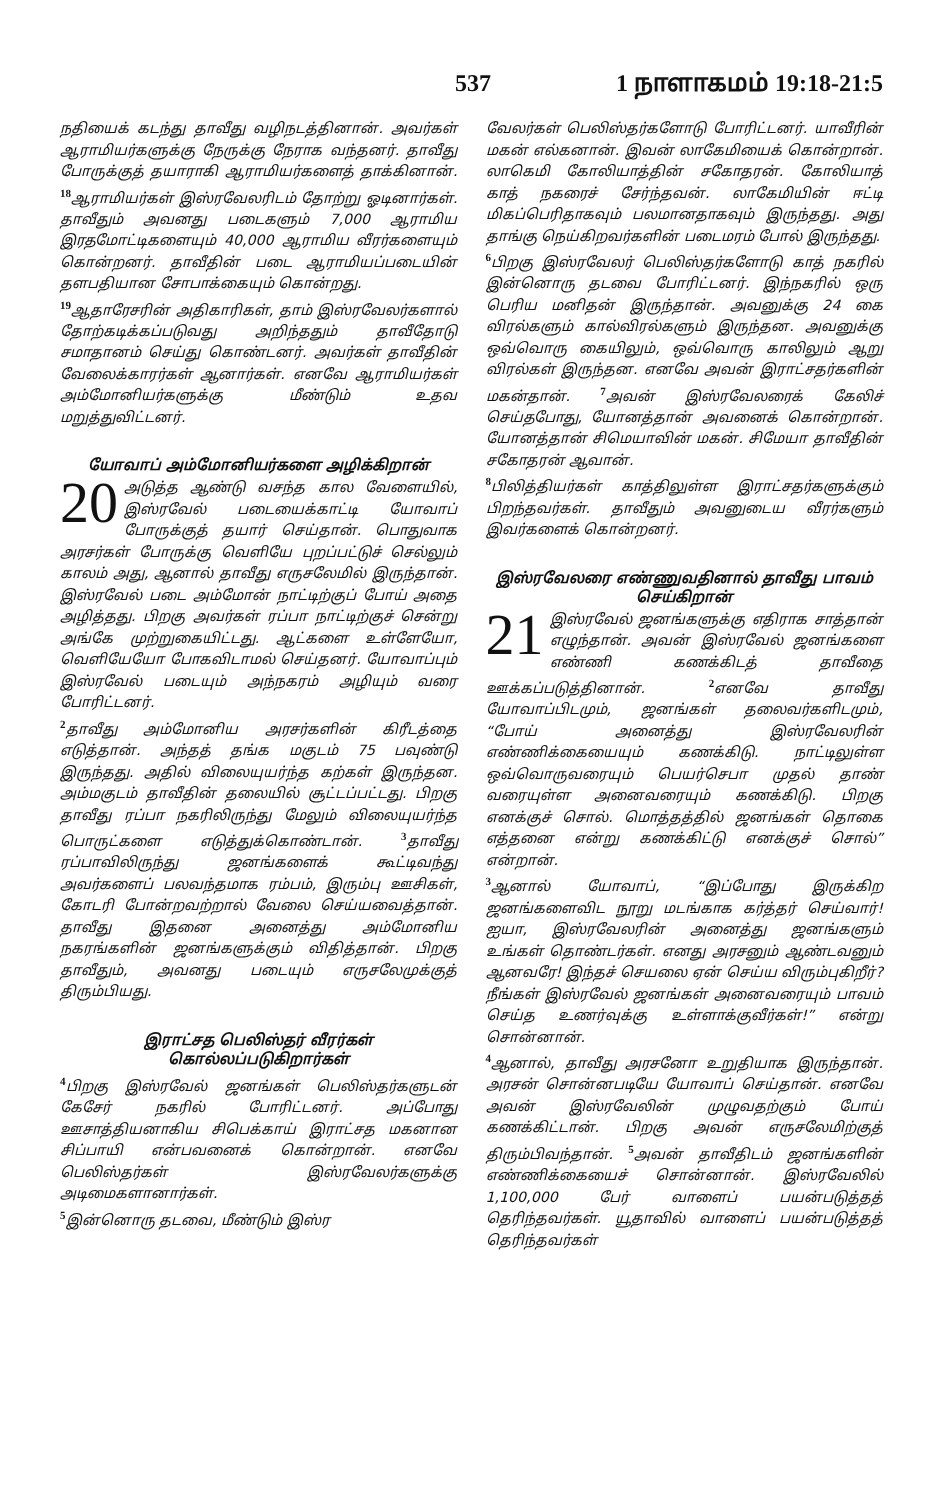537 1 நாளாகமம் 19:18-21:5
நதியைக் கடந்து தாவீது வழிநடத்தினான். அவர்கள் ஆராமியர்களுக்கு நேருக்கு நேராக வந்தனர். தாவீது போருக்குத் தயாராகி ஆராமியர்களைத் தாக்கினான். <sup>18</sup>ஆராமியர்கள் இஸ்ரவேலரிடம் தோற்று ஓடினார்கள். தாவீதும் அவனது படைகளும் 7,000 ஆராமிய இரதமோட்டிகளையும் 40,000 ஆராமிய வீரர்களையும் கொன்றனர். தாவீதின் படை ஆராமியப்படையின் தளபதியான சோபாக்கையும் கொன்றது.
<sup>19</sup> ஆதாரேசரின் அதிகாரிகள், தாம் இஸ்ரவேலர்களால் தோற்கடிக்கப்படுவது அறிந்ததும் தாவீதோடு சமாதானம் செய்து கொண்டனர். அவர்கள் தாவீதின் வேலைக்காரர்கள் ஆனார்கள். எனவே ஆராமியர்கள் அம்மோனியர்களுக்கு மீண்டும் உதவ மறுத்துவிட்டனர்.
யோவாப் அம்மோனியர்களை அழிக்கிறான்
20 அடுத்த ஆண்டு வசந்த கால வேளையில், இஸ்ரவேல் படையைக்காட்டி யோவாப் போருக்குத் தயார் செய்தான். பொதுவாக அரசர்கள் போருக்கு வெளியே புறப்பட்டுச் செல்லும் காலம் அது, ஆனால் தாவீது எருசலேமில் இருந்தான். இஸ்ரவேல் படை அம்மோன் நாட்டிற்குப் போய் அதை அழித்தது. பிறகு அவர்கள் ரப்பா நாட்டிற்குச் சென்று அங்கே முற்றுகையிட்டது. ஆட்களை உள்ளேயோ, வெளியேயோ போகவிடாமல் செய்தனர். யோவாப்பும் இஸ்ரவேல் படையும் அந்நகரம் அழியும் வரை போரிட்டனர்.
<sup>2</sup> தாவீது அம்மோனிய அரசர்களின் கிரீடத்தை எடுத்தான். அந்தத் தங்க மகுடம் 75 பவுண்டு இருந்தது. அதில் விலையுயர்ந்த கற்கள் இருந்தன. அம்மகுடம் தாவீதின் தலையில் சூட்டப்பட்டது. பிறகு தாவீது ரப்பா நகரிலிருந்து மேலும் விலையுயர்ந்த பொருட்களை எடுத்துக்கொண்டான். <sup>3</sup>தாவீது ரப்பாவிலிருந்து ஜனங்களைக் கூட்டிவந்து அவர்களைப் பலவந்தமாக ரம்பம், இரும்பு ஊசிகள், கோடரி போன்றவற்றால் வேலை செய்யவைத்தான். தாவீது இதனை அனைத்து அம்மோனிய நகரங்களின் ஜனங்களுக்கும் விதித்தான். பிறகு தாவீதும், அவனது படையும் எருசலேமுக்குத் திரும்பியது.
இராட்சத பெலிஸ்தர் வீரர்கள் கொல்லப்படுகிறார்கள்
<sup>4</sup> பிறகு இஸ்ரவேல் ஜனங்கள் பெலிஸ்தர்களுடன் கேசேர் நகரில் போரிட்டனர். அப்போது ஊசாத்தியனாகிய சிபெக்காய் இராட்சத மகனான சிப்பாயி என்பவனைக் கொன்றான். எனவே பெலிஸ்தர்கள் இஸ்ரவேலர்களுக்கு அடிமைகளானார்கள்.
<sup>5</sup> இன்னொரு தடவை, மீண்டும் இஸ்ர
வேலர்கள் பெலிஸ்தர்களோடு போரிட்டனர். யாவீரின் மகன் எல்கனான். இவன் லாகேமியைக் கொன்றான். லாகெமி கோலியாத்தின் சகோதரன். கோலியாத் காத் நகரைச் சேர்ந்தவன். லாகேமியின் ஈட்டி மிகப்பெரிதாகவும் பலமானதாகவும் இருந்தது. அது தாங்கு நெய்கிறவர்களின் படைமரம் போல் இருந்தது.
<sup>6</sup> பிறகு இஸ்ரவேலர் பெலிஸ்தர்களோடு காத் நகரில் இன்னொரு தடவை போரிட்டனர். இந்நகரில் ஒரு பெரிய மனிதன் இருந்தான். அவனுக்கு 24 கை விரல்களும் கால்விரல்களும் இருந்தன. அவனுக்கு ஒவ்வொரு கையிலும், ஒவ்வொரு காலிலும் ஆறு விரல்கள் இருந்தன. எனவே அவன் இராட்சதர்களின் மகன்தான். <sup>7</sup>அவன் இஸ்ரவேலரைக் கேலிச் செய்தபோது, யோனத்தான் அவனைக் கொன்றான். யோனத்தான் சிமெயாவின் மகன். சிமேயா தாவீதின் சகோதரன் ஆவான்.
<sup>8</sup> பிலித்தியர்கள் காத்திலுள்ள இராட்சதர்களுக்கும் பிறந்தவர்கள். தாவீதும் அவனுடைய வீரர்களும் இவர்களைக் கொன்றனர்.
இஸ்ரவேலரை எண்ணுவதினால் தாவீது பாவம் செய்கிறான்
21 இஸ்ரவேல் ஜனங்களுக்கு எதிராக சாத்தான் எழுந்தான். அவன் இஸ்ரவேல் ஜனங்களை எண்ணி கணக்கிடத் தாவீதை ஊக்கப்படுத்தினான். <sup>2</sup>எனவே தாவீது யோவாப்பிடமும், ஜனங்கள் தலைவர்களிடமும், “போய் அனைத்து இஸ்ரவேலரின் எண்ணிக்கையையும் கணக்கிடு. நாட்டிலுள்ள ஒவ்வொருவரையும் பெயர்செபா முதல் தாண் வரையுள்ள அனைவரையும் கணக்கிடு. பிறகு எனக்குச் சொல். மொத்தத்தில் ஜனங்கள் தொகை எத்தனை என்று கணக்கிட்டு எனக்குச் சொல்” என்றான்.
<sup>3</sup> ஆனால் யோவாப், “இப்போது இருக்கிற ஜனங்களைவிட நூறு மடங்காக கர்த்தர் செய்வார்! ஐயா, இஸ்ரவேலரின் அனைத்து ஜனங்களும் உங்கள் தொண்டர்கள். எனது அரசனும் ஆண்டவனும் ஆனவரே! இந்தச் செயலை ஏன் செய்ய விரும்புகிறீர்? நீங்கள் இஸ்ரவேல் ஜனங்கள் அனைவரையும் பாவம் செய்த உணர்வுக்கு உள்ளாக்குவீர்கள்!” என்று சொன்னான்.
<sup>4</sup> ஆனால், தாவீது அரசனோ உறுதியாக இருந்தான். அரசன் சொன்னபடியே யோவாப் செய்தான். எனவே அவன் இஸ்ரவேலின் முழுவதற்கும் போய் கணக்கிட்டான். பிறகு அவன் எருசலேமிற்குத் திரும்பிவந்தான். <sup>5</sup>அவன் தாவீதிடம் ஜனங்களின் எண்ணிக்கையைச் சொன்னான். இஸ்ரவேலில் 1,100,000 பேர் வாளைப் பயன்படுத்தத் தெரிந்தவர்கள். யூதாவில் வாளைப் பயன்படுத்தத் தெரிந்தவர்கள்